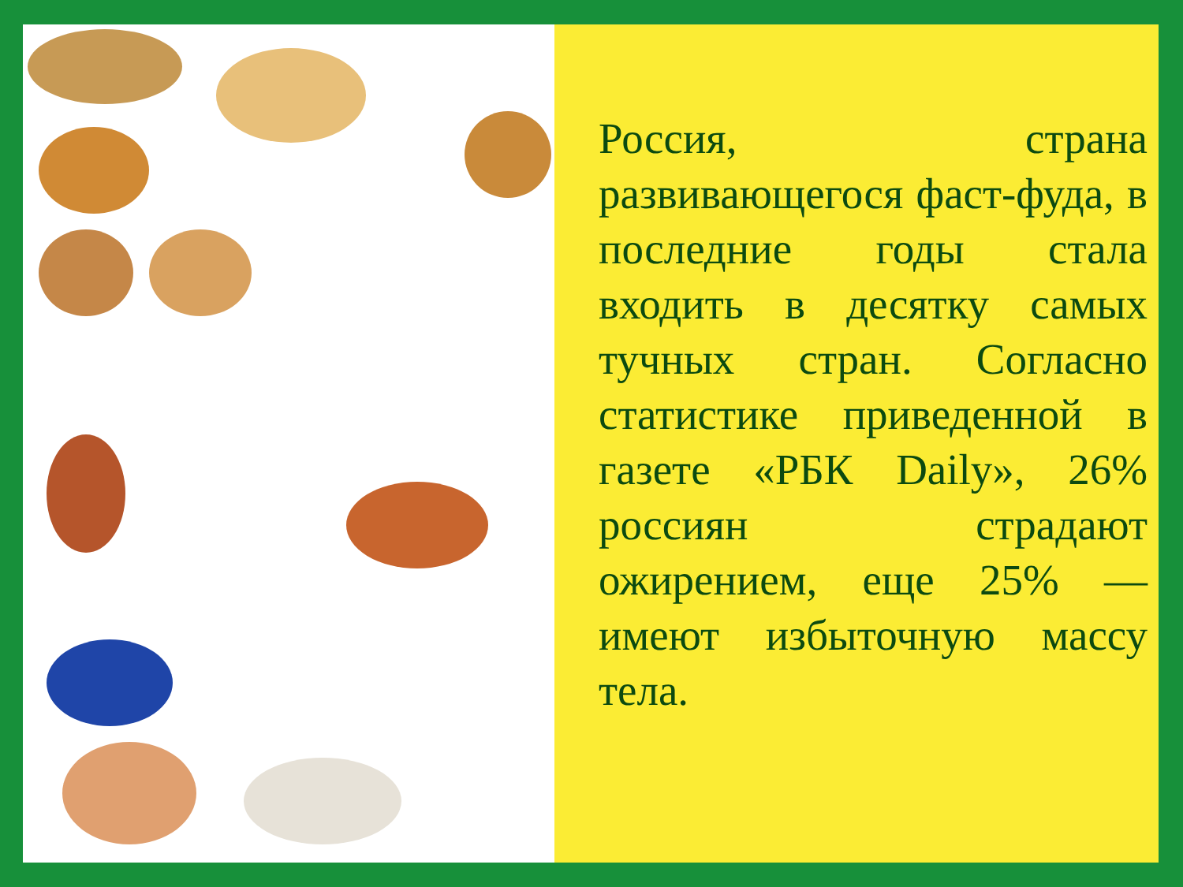Россия, страна развивающегося фаст-фуда, в последние годы стала входить в десятку самых тучных стран. Согласно статистике приведенной в газете «РБК Daily», 26% россиян страдают ожирением, еще 25% — имеют избыточную массу тела.